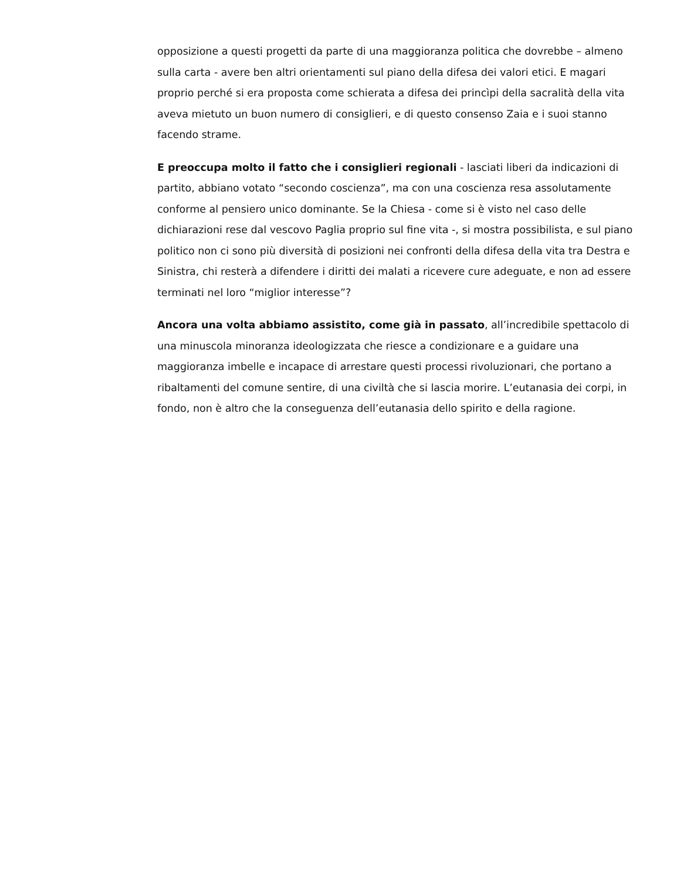opposizione a questi progetti da parte di una maggioranza politica che dovrebbe – almeno sulla carta - avere ben altri orientamenti sul piano della difesa dei valori etici. E magari proprio perché si era proposta come schierata a difesa dei princìpi della sacralità della vita aveva mietuto un buon numero di consiglieri, e di questo consenso Zaia e i suoi stanno facendo strame.
E preoccupa molto il fatto che i consiglieri regionali - lasciati liberi da indicazioni di partito, abbiano votato “secondo coscienza”, ma con una coscienza resa assolutamente conforme al pensiero unico dominante. Se la Chiesa - come si è visto nel caso delle dichiarazioni rese dal vescovo Paglia proprio sul fine vita -, si mostra possibilista, e sul piano politico non ci sono più diversità di posizioni nei confronti della difesa della vita tra Destra e Sinistra, chi resterà a difendere i diritti dei malati a ricevere cure adeguate, e non ad essere terminati nel loro “miglior interesse”?
Ancora una volta abbiamo assistito, come già in passato, all’incredibile spettacolo di una minuscola minoranza ideologizzata che riesce a condizionare e a guidare una maggioranza imbelle e incapace di arrestare questi processi rivoluzionari, che portano a ribaltamenti del comune sentire, di una civiltà che si lascia morire. L’eutanasia dei corpi, in fondo, non è altro che la conseguenza dell’eutanasia dello spirito e della ragione.